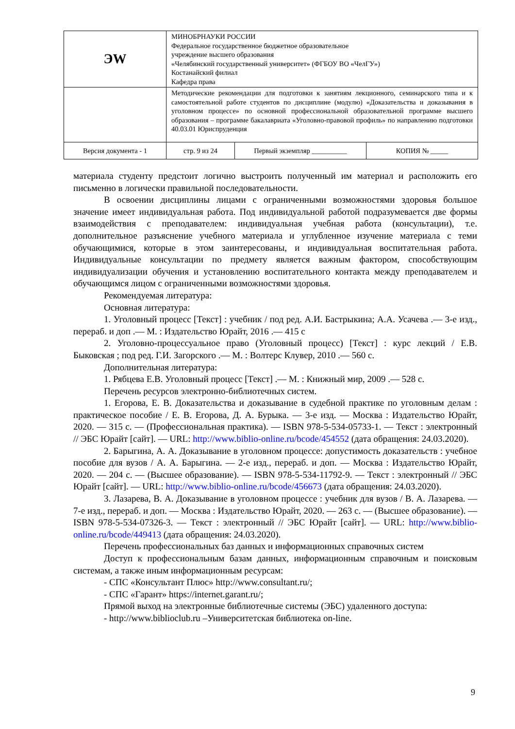| ЭW | МИНОБРНАУКИ РОССИИ Федеральное государственное бюджетное образовательное учреждение высшего образования «Челябинский государственный университет» (ФГБОУ ВО «ЧелГУ») Костанайский филиал Кафедра права | | |
| | Методические рекомендации для подготовки к занятиям лекционного, семинарского типа и к самостоятельной работе студентов по дисциплине (модулю) «Доказательства и доказывания в уголовном процессе» по основной профессиональной образовательной программе высшего образования – программе бакалавриата «Уголовно-правовой профиль» по направлению подготовки 40.03.01 Юриспруденция | | |
| Версия документа - 1 | стр. 9 из 24 | Первый экземпляр __________ | КОПИЯ № _____ |
материала студенту предстоит логично выстроить полученный им материал и расположить его письменно в логически правильной последовательности.
В освоении дисциплины лицами с ограниченными возможностями здоровья большое значение имеет индивидуальная работа. Под индивидуальной работой подразумевается две формы взаимодействия с преподавателем: индивидуальная учебная работа (консультации), т.е. дополнительное разъяснение учебного материала и углубленное изучение материала с теми обучающимися, которые в этом заинтересованы, и индивидуальная воспитательная работа. Индивидуальные консультации по предмету является важным фактором, способствующим индивидуализации обучения и установлению воспитательного контакта между преподавателем и обучающимся лицом с ограниченными возможностями здоровья.
Рекомендуемая литература:
Основная литература:
1. Уголовный процесс [Текст] : учебник / под ред. А.И. Бастрыкина; А.А. Усачева .— 3-е изд., перераб. и доп .— М. : Издательство Юрайт, 2016 .— 415 с
2. Уголовно-процессуальное право (Уголовный процесс) [Текст] : курс лекций / Е.В. Быковская ; под ред. Г.И. Загорского .— М. : Волтерс Клувер, 2010 .— 560 с.
Дополнительная литература:
1. Рябцева Е.В. Уголовный процесс [Текст] .— М. : Книжный мир, 2009 .— 528 с.
Перечень ресурсов электронно-библиотечных систем.
1. Егорова, Е. В. Доказательства и доказывание в судебной практике по уголовным делам : практическое пособие / Е. В. Егорова, Д. А. Бурыка. — 3-е изд. — Москва : Издательство Юрайт, 2020. — 315 с. — (Профессиональная практика). — ISBN 978-5-534-05733-1. — Текст : электронный // ЭБС Юрайт [сайт]. — URL: http://www.biblio-online.ru/bcode/454552 (дата обращения: 24.03.2020).
2. Барыгина, А. А. Доказывание в уголовном процессе: допустимость доказательств : учебное пособие для вузов / А. А. Барыгина. — 2-е изд., перераб. и доп. — Москва : Издательство Юрайт, 2020. — 204 с. — (Высшее образование). — ISBN 978-5-534-11792-9. — Текст : электронный // ЭБС Юрайт [сайт]. — URL: http://www.biblio-online.ru/bcode/456673 (дата обращения: 24.03.2020).
3. Лазарева, В. А. Доказывание в уголовном процессе : учебник для вузов / В. А. Лазарева. — 7-е изд., перераб. и доп. — Москва : Издательство Юрайт, 2020. — 263 с. — (Высшее образование). — ISBN 978-5-534-07326-3. — Текст : электронный // ЭБС Юрайт [сайт]. — URL: http://www.biblio-online.ru/bcode/449413 (дата обращения: 24.03.2020).
Перечень профессиональных баз данных и информационных справочных систем
Доступ к профессиональным базам данных, информационным справочным и поисковым системам, а также иным информационным ресурсам:
- СПС «Консультант Плюс» http://www.consultant.ru/;
- СПС «Гарант» https://internet.garant.ru/;
Прямой выход на электронные библиотечные системы (ЭБС) удаленного доступа:
- http://www.biblioclub.ru –Университетская библиотека on-line.
9